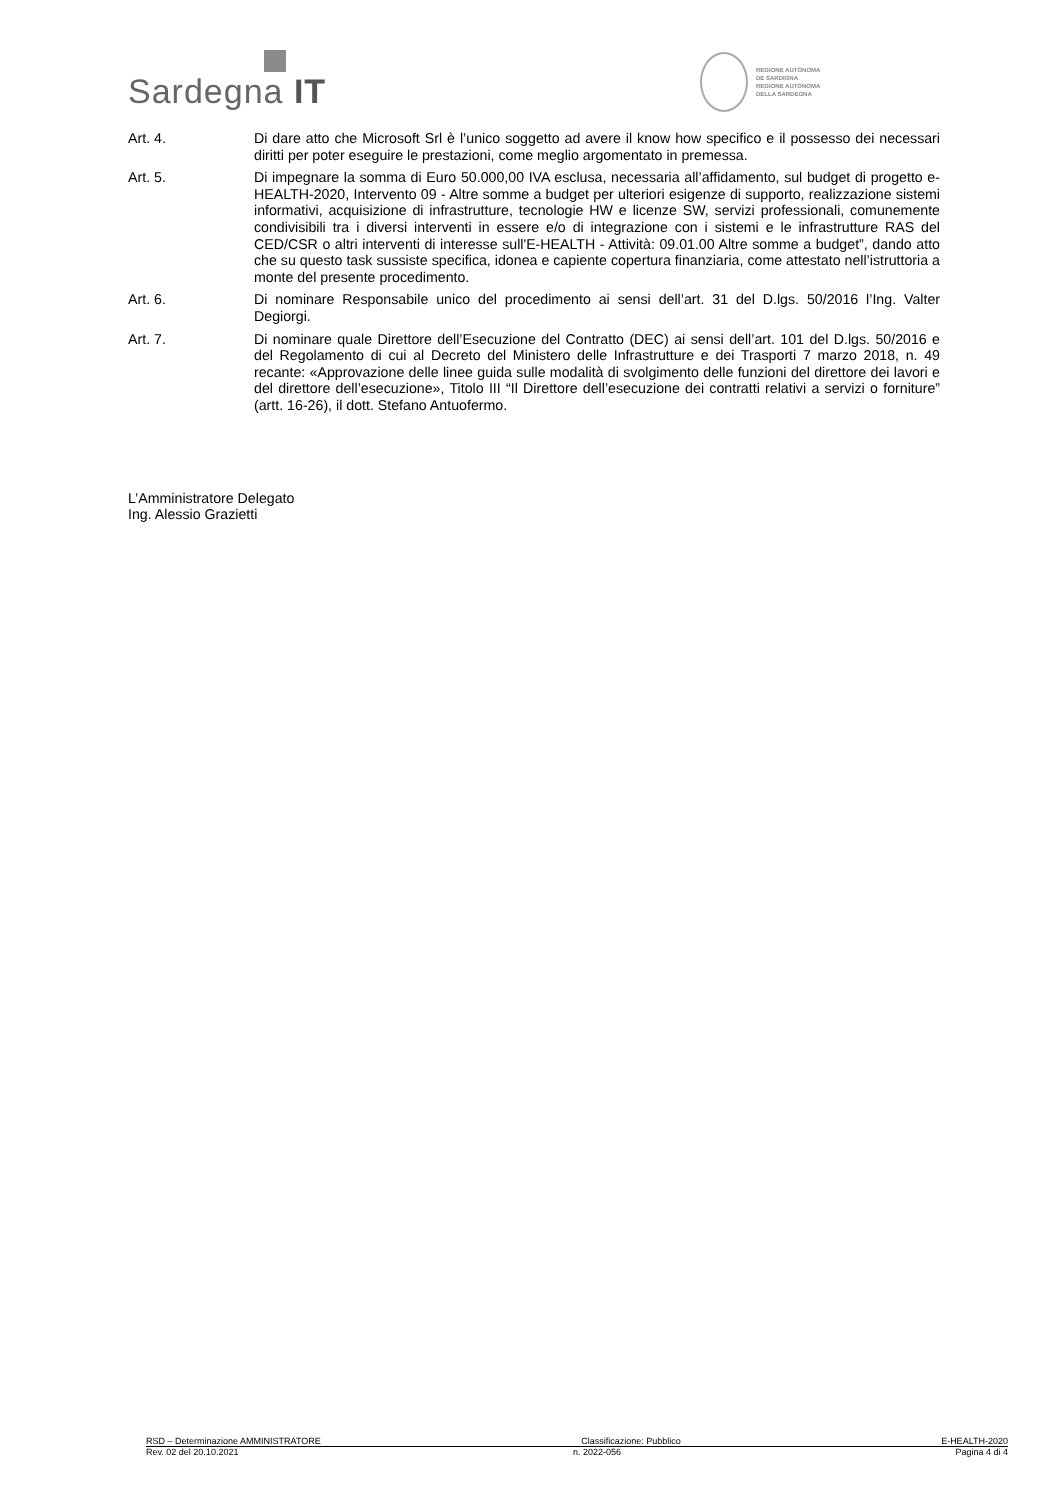Sardegna IT
REGIONE AUTÒNOMA
DE SARDIGNA
REGIONE AUTONOMA
DELLA SARDEGNA
Art. 4. Di dare atto che Microsoft Srl è l’unico soggetto ad avere il know how specifico e il possesso dei necessari diritti per poter eseguire le prestazioni, come meglio argomentato in premessa.
Art. 5. Di impegnare la somma di Euro 50.000,00 IVA esclusa, necessaria all’affidamento, sul budget di progetto e-HEALTH-2020, Intervento 09 - Altre somme a budget per ulteriori esigenze di supporto, realizzazione sistemi informativi, acquisizione di infrastrutture, tecnologie HW e licenze SW, servizi professionali, comunemente condivisibili tra i diversi interventi in essere e/o di integrazione con i sistemi e le infrastrutture RAS del CED/CSR o altri interventi di interesse sull'E-HEALTH - Attività: 09.01.00 Altre somme a budget”, dando atto che su questo task sussiste specifica, idonea e capiente copertura finanziaria, come attestato nell’istruttoria a monte del presente procedimento.
Art. 6. Di nominare Responsabile unico del procedimento ai sensi dell’art. 31 del D.lgs. 50/2016 l’Ing. Valter Degiorgi.
Art. 7. Di nominare quale Direttore dell’Esecuzione del Contratto (DEC) ai sensi dell’art. 101 del D.lgs. 50/2016 e del Regolamento di cui al Decreto del Ministero delle Infrastrutture e dei Trasporti 7 marzo 2018, n. 49 recante: «Approvazione delle linee guida sulle modalità di svolgimento delle funzioni del direttore dei lavori e del direttore dell’esecuzione», Titolo III “Il Direttore dell’esecuzione dei contratti relativi a servizi o forniture” (artt. 16-26), il dott. Stefano Antuofermo.
L’Amministratore Delegato
Ing. Alessio Grazietti
RSD – Determinazione AMMINISTRATORE Classificazione: Pubblico E-HEALTH-2020
Rev. 02 del 20.10.2021 n. 2022-056 Pagina 4 di 4